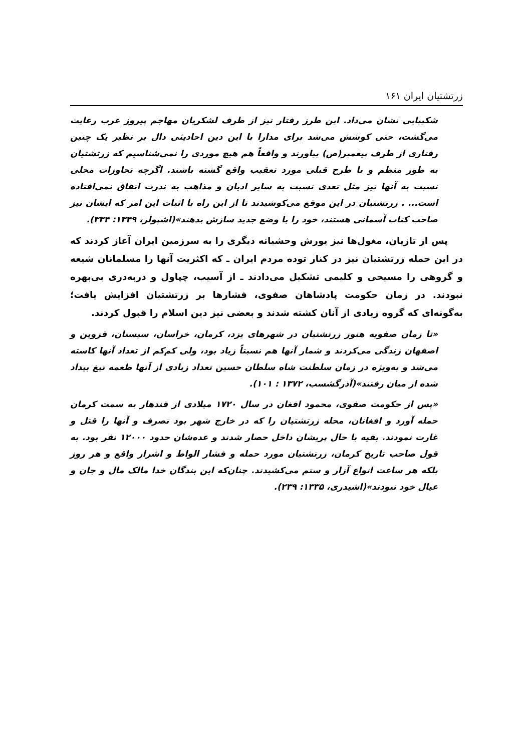زرتشتیان ایران ۱۶۱
شکیبایی نشان می‌داد. این طرز رفتار نیز از طرف لشکریان مهاجم پیروز عرب رعایت می‌گشت، حتی کوشش می‌شد برای مدارا با این دین احادیثی دال بر نظیر یک چنین رفتاری از طرف پیغمبر(ص) بیاورند و واقعاً هم هیچ موردی را نمی‌شناسیم که زرتشتیان به طور منظم و با طرح قبلی مورد تعقیب واقع گشته باشند. اگرچه تجاوزات محلی نسبت به آنها نیز مثل تعدی نسبت به سایر ادیان و مذاهب به ندرت اتفاق نمی‌افتاده است... . زرتشتیان در این موقع می‌کوشیدند تا از این راه با اثبات این امر که ایشان نیز صاحب کتاب آسمانی هستند، خود را با وضع جدید سازش بدهند»(اشپولر، ۱۳۴۹: ۳۳۴).
پس از تازیان، مغول‌ها نیز یورش وحشیانه دیگری را به سرزمین ایران آغاز کردند که در این حمله زرتشتیان نیز در کنار توده مردم ایران ـ که اکثریت آنها را مسلمانان شیعه و گروهی را مسیحی و کلیمی تشکیل می‌دادند ـ از آسیب، چپاول و دربه‌دری بی‌بهره نبودند. در زمان حکومت پادشاهان صفوی، فشارها بر زرتشتیان افزایش یافت؛ به‌گونه‌ای که گروه زیادی از آنان کشته شدند و بعضی نیز دین اسلام را قبول کردند.
«تا زمان صفویه هنوز زرتشتیان در شهرهای یزد، کرمان، خراسان، سیستان، قزوین و اصفهان زندگی می‌کردند و شمار آنها هم نسبتاً زیاد بود، ولی کم‌کم از تعداد آنها کاسته می‌شد و به‌ویژه در زمان سلطنت شاه سلطان حسین تعداد زیادی از آنها طعمه تیغ بیداد شده از میان رفتند»(آذرگشسب، ۱۳۷۲ : ۱۰۱).
«پس از حکومت صفوی، محمود افغان در سال ۱۷۲۰ میلادی از قندهار به سمت کرمان حمله آورد و افغانان، محله زرتشتیان را که در خارج شهر بود تصرف و آنها را قتل و غارت نمودند. بقیه با حال پریشان داخل حصار شدند و عده‌شان حدود ۱۲۰۰۰ نفر بود. به قول صاحب تاریخ کرمان، زرتشتیان مورد حمله و فشار الواط و اشرار واقع و هر روز بلکه هر ساعت انواع آزار و ستم می‌کشیدند. چنان‌که این بندگان خدا مالک مال و جان و عیال خود نبودند»(اشیدری، ۱۳۳۵: ۲۳۹).